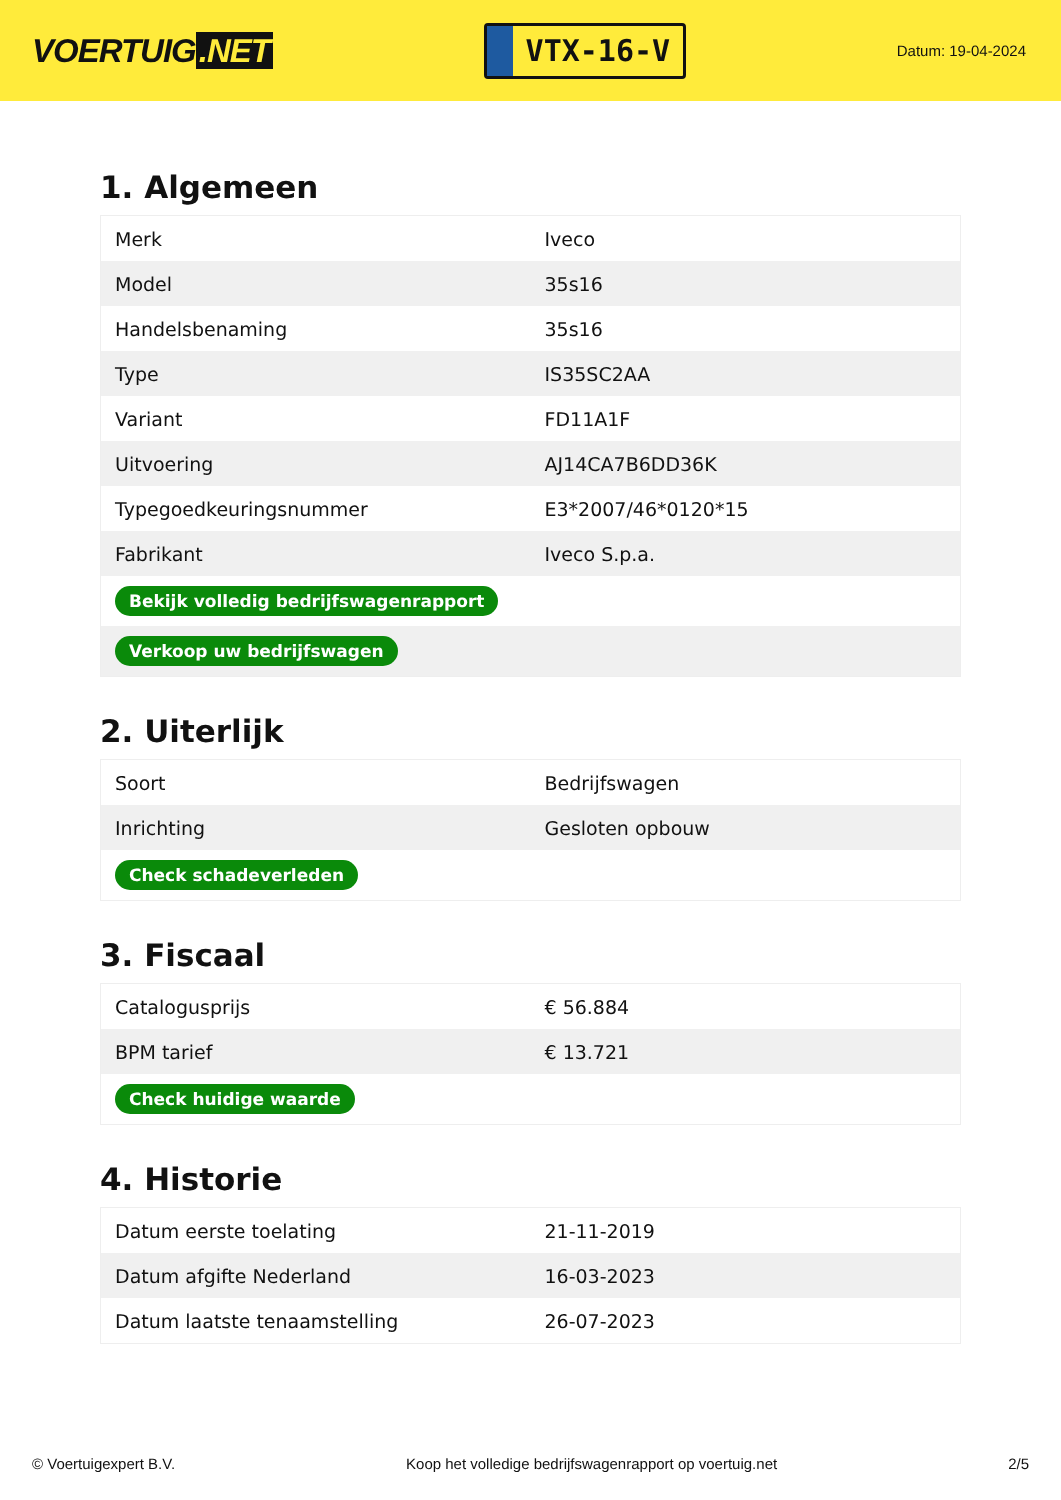VOERTUIG.NET
VTX-16-V
Datum: 19-04-2024
1. Algemeen
| Merk | Iveco |
| Model | 35s16 |
| Handelsbenaming | 35s16 |
| Type | IS35SC2AA |
| Variant | FD11A1F |
| Uitvoering | AJ14CA7B6DD36K |
| Typegoedkeuringsnummer | E3*2007/46*0120*15 |
| Fabrikant | Iveco S.p.a. |
| Bekijk volledig bedrijfswagenrapport | |
| Verkoop uw bedrijfswagen | |
2. Uiterlijk
| Soort | Bedrijfswagen |
| Inrichting | Gesloten opbouw |
| Check schadeverleden | |
3. Fiscaal
| Catalogusprijs | € 56.884 |
| BPM tarief | € 13.721 |
| Check huidige waarde | |
4. Historie
| Datum eerste toelating | 21-11-2019 |
| Datum afgifte Nederland | 16-03-2023 |
| Datum laatste tenaamstelling | 26-07-2023 |
© Voertuigexpert B.V. Koop het volledige bedrijfswagenrapport op voertuig.net 2/5